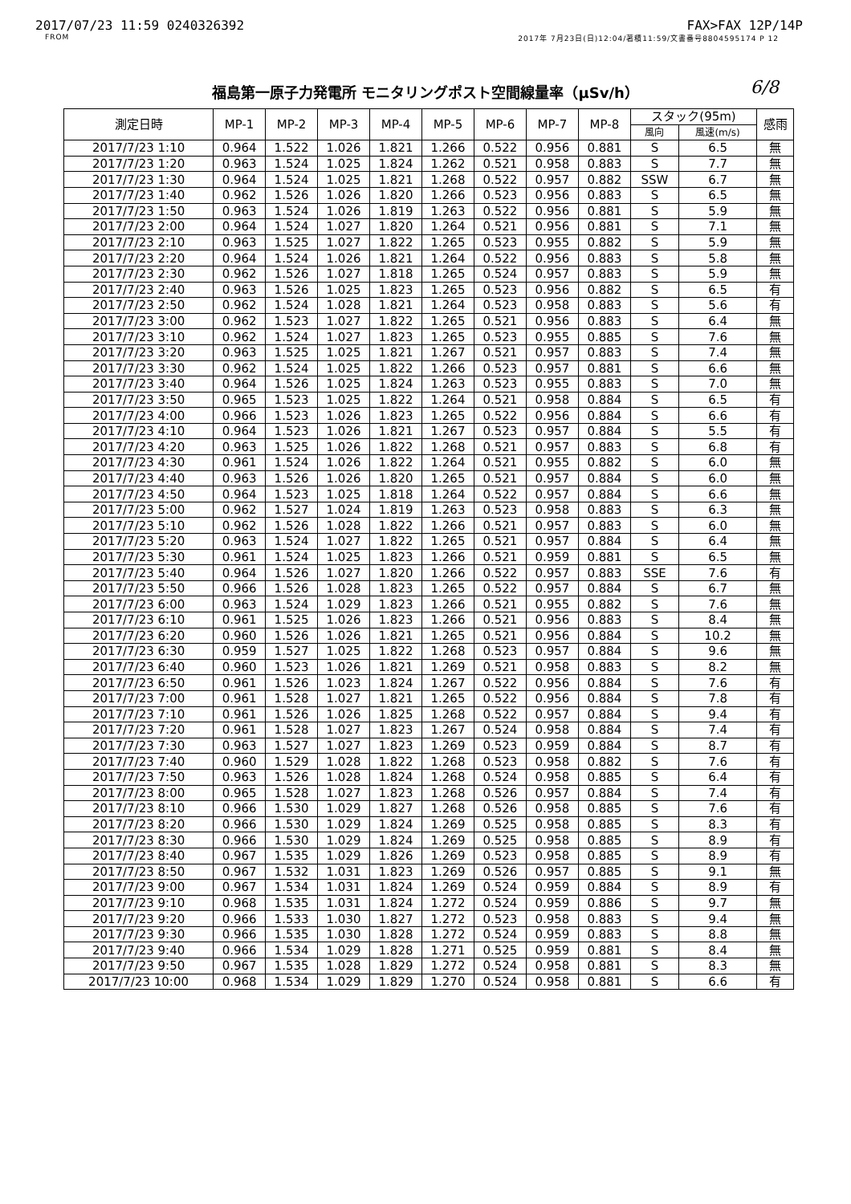2017/07/23 11:59 0240326392 FAX>FAX 12P/14P
FROM 2017年 7月23日(日)12:04/著積11:59/文書番号8804595174 P 12
福島第一原子力発電所 モニタリングポスト空間線量率（μSv/h） 6/8
| 測定日時 | MP-1 | MP-2 | MP-3 | MP-4 | MP-5 | MP-6 | MP-7 | MP-8 | スタック(95m) | | 感雨 |
| --- | --- | --- | --- | --- | --- | --- | --- | --- | --- | --- | --- |
| | | | | | | | | | 風向 | 風速(m/s) | |
| 2017/7/23 1:10 | 0.964 | 1.522 | 1.026 | 1.821 | 1.266 | 0.522 | 0.956 | 0.881 | S | 6.5 | 無 |
| 2017/7/23 1:20 | 0.963 | 1.524 | 1.025 | 1.824 | 1.262 | 0.521 | 0.958 | 0.883 | S | 7.7 | 無 |
| 2017/7/23 1:30 | 0.964 | 1.524 | 1.025 | 1.821 | 1.268 | 0.522 | 0.957 | 0.882 | SSW | 6.7 | 無 |
| 2017/7/23 1:40 | 0.962 | 1.526 | 1.026 | 1.820 | 1.266 | 0.523 | 0.956 | 0.883 | S | 6.5 | 無 |
| 2017/7/23 1:50 | 0.963 | 1.524 | 1.026 | 1.819 | 1.263 | 0.522 | 0.956 | 0.881 | S | 5.9 | 無 |
| 2017/7/23 2:00 | 0.964 | 1.524 | 1.027 | 1.820 | 1.264 | 0.521 | 0.956 | 0.881 | S | 7.1 | 無 |
| 2017/7/23 2:10 | 0.963 | 1.525 | 1.027 | 1.822 | 1.265 | 0.523 | 0.955 | 0.882 | S | 5.9 | 無 |
| 2017/7/23 2:20 | 0.964 | 1.524 | 1.026 | 1.821 | 1.264 | 0.522 | 0.956 | 0.883 | S | 5.8 | 無 |
| 2017/7/23 2:30 | 0.962 | 1.526 | 1.027 | 1.818 | 1.265 | 0.524 | 0.957 | 0.883 | S | 5.9 | 無 |
| 2017/7/23 2:40 | 0.963 | 1.526 | 1.025 | 1.823 | 1.265 | 0.523 | 0.956 | 0.882 | S | 6.5 | 有 |
| 2017/7/23 2:50 | 0.962 | 1.524 | 1.028 | 1.821 | 1.264 | 0.523 | 0.958 | 0.883 | S | 5.6 | 有 |
| 2017/7/23 3:00 | 0.962 | 1.523 | 1.027 | 1.822 | 1.265 | 0.521 | 0.956 | 0.883 | S | 6.4 | 無 |
| 2017/7/23 3:10 | 0.962 | 1.524 | 1.027 | 1.823 | 1.265 | 0.523 | 0.955 | 0.885 | S | 7.6 | 無 |
| 2017/7/23 3:20 | 0.963 | 1.525 | 1.025 | 1.821 | 1.267 | 0.521 | 0.957 | 0.883 | S | 7.4 | 無 |
| 2017/7/23 3:30 | 0.962 | 1.524 | 1.025 | 1.822 | 1.266 | 0.523 | 0.957 | 0.881 | S | 6.6 | 無 |
| 2017/7/23 3:40 | 0.964 | 1.526 | 1.025 | 1.824 | 1.263 | 0.523 | 0.955 | 0.883 | S | 7.0 | 無 |
| 2017/7/23 3:50 | 0.965 | 1.523 | 1.025 | 1.822 | 1.264 | 0.521 | 0.958 | 0.884 | S | 6.5 | 有 |
| 2017/7/23 4:00 | 0.966 | 1.523 | 1.026 | 1.823 | 1.265 | 0.522 | 0.956 | 0.884 | S | 6.6 | 有 |
| 2017/7/23 4:10 | 0.964 | 1.523 | 1.026 | 1.821 | 1.267 | 0.523 | 0.957 | 0.884 | S | 5.5 | 有 |
| 2017/7/23 4:20 | 0.963 | 1.525 | 1.026 | 1.822 | 1.268 | 0.521 | 0.957 | 0.883 | S | 6.8 | 有 |
| 2017/7/23 4:30 | 0.961 | 1.524 | 1.026 | 1.822 | 1.264 | 0.521 | 0.955 | 0.882 | S | 6.0 | 無 |
| 2017/7/23 4:40 | 0.963 | 1.526 | 1.026 | 1.820 | 1.265 | 0.521 | 0.957 | 0.884 | S | 6.0 | 無 |
| 2017/7/23 4:50 | 0.964 | 1.523 | 1.025 | 1.818 | 1.264 | 0.522 | 0.957 | 0.884 | S | 6.6 | 無 |
| 2017/7/23 5:00 | 0.962 | 1.527 | 1.024 | 1.819 | 1.263 | 0.523 | 0.958 | 0.883 | S | 6.3 | 無 |
| 2017/7/23 5:10 | 0.962 | 1.526 | 1.028 | 1.822 | 1.266 | 0.521 | 0.957 | 0.883 | S | 6.0 | 無 |
| 2017/7/23 5:20 | 0.963 | 1.524 | 1.027 | 1.822 | 1.265 | 0.521 | 0.957 | 0.884 | S | 6.4 | 無 |
| 2017/7/23 5:30 | 0.961 | 1.524 | 1.025 | 1.823 | 1.266 | 0.521 | 0.959 | 0.881 | S | 6.5 | 無 |
| 2017/7/23 5:40 | 0.964 | 1.526 | 1.027 | 1.820 | 1.266 | 0.522 | 0.957 | 0.883 | SSE | 7.6 | 有 |
| 2017/7/23 5:50 | 0.966 | 1.526 | 1.028 | 1.823 | 1.265 | 0.522 | 0.957 | 0.884 | S | 6.7 | 無 |
| 2017/7/23 6:00 | 0.963 | 1.524 | 1.029 | 1.823 | 1.266 | 0.521 | 0.955 | 0.882 | S | 7.6 | 無 |
| 2017/7/23 6:10 | 0.961 | 1.525 | 1.026 | 1.823 | 1.266 | 0.521 | 0.956 | 0.883 | S | 8.4 | 無 |
| 2017/7/23 6:20 | 0.960 | 1.526 | 1.026 | 1.821 | 1.265 | 0.521 | 0.956 | 0.884 | S | 10.2 | 無 |
| 2017/7/23 6:30 | 0.959 | 1.527 | 1.025 | 1.822 | 1.268 | 0.523 | 0.957 | 0.884 | S | 9.6 | 無 |
| 2017/7/23 6:40 | 0.960 | 1.523 | 1.026 | 1.821 | 1.269 | 0.521 | 0.958 | 0.883 | S | 8.2 | 無 |
| 2017/7/23 6:50 | 0.961 | 1.526 | 1.023 | 1.824 | 1.267 | 0.522 | 0.956 | 0.884 | S | 7.6 | 有 |
| 2017/7/23 7:00 | 0.961 | 1.528 | 1.027 | 1.821 | 1.265 | 0.522 | 0.956 | 0.884 | S | 7.8 | 有 |
| 2017/7/23 7:10 | 0.961 | 1.526 | 1.026 | 1.825 | 1.268 | 0.522 | 0.957 | 0.884 | S | 9.4 | 有 |
| 2017/7/23 7:20 | 0.961 | 1.528 | 1.027 | 1.823 | 1.267 | 0.524 | 0.958 | 0.884 | S | 7.4 | 有 |
| 2017/7/23 7:30 | 0.963 | 1.527 | 1.027 | 1.823 | 1.269 | 0.523 | 0.959 | 0.884 | S | 8.7 | 有 |
| 2017/7/23 7:40 | 0.960 | 1.529 | 1.028 | 1.822 | 1.268 | 0.523 | 0.958 | 0.882 | S | 7.6 | 有 |
| 2017/7/23 7:50 | 0.963 | 1.526 | 1.028 | 1.824 | 1.268 | 0.524 | 0.958 | 0.885 | S | 6.4 | 有 |
| 2017/7/23 8:00 | 0.965 | 1.528 | 1.027 | 1.823 | 1.268 | 0.526 | 0.957 | 0.884 | S | 7.4 | 有 |
| 2017/7/23 8:10 | 0.966 | 1.530 | 1.029 | 1.827 | 1.268 | 0.526 | 0.958 | 0.885 | S | 7.6 | 有 |
| 2017/7/23 8:20 | 0.966 | 1.530 | 1.029 | 1.824 | 1.269 | 0.525 | 0.958 | 0.885 | S | 8.3 | 有 |
| 2017/7/23 8:30 | 0.966 | 1.530 | 1.029 | 1.824 | 1.269 | 0.525 | 0.958 | 0.885 | S | 8.9 | 有 |
| 2017/7/23 8:40 | 0.967 | 1.535 | 1.029 | 1.826 | 1.269 | 0.523 | 0.958 | 0.885 | S | 8.9 | 有 |
| 2017/7/23 8:50 | 0.967 | 1.532 | 1.031 | 1.823 | 1.269 | 0.526 | 0.957 | 0.885 | S | 9.1 | 無 |
| 2017/7/23 9:00 | 0.967 | 1.534 | 1.031 | 1.824 | 1.269 | 0.524 | 0.959 | 0.884 | S | 8.9 | 有 |
| 2017/7/23 9:10 | 0.968 | 1.535 | 1.031 | 1.824 | 1.272 | 0.524 | 0.959 | 0.886 | S | 9.7 | 無 |
| 2017/7/23 9:20 | 0.966 | 1.533 | 1.030 | 1.827 | 1.272 | 0.523 | 0.958 | 0.883 | S | 9.4 | 無 |
| 2017/7/23 9:30 | 0.966 | 1.535 | 1.030 | 1.828 | 1.272 | 0.524 | 0.959 | 0.883 | S | 8.8 | 無 |
| 2017/7/23 9:40 | 0.966 | 1.534 | 1.029 | 1.828 | 1.271 | 0.525 | 0.959 | 0.881 | S | 8.4 | 無 |
| 2017/7/23 9:50 | 0.967 | 1.535 | 1.028 | 1.829 | 1.272 | 0.524 | 0.958 | 0.881 | S | 8.3 | 無 |
| 2017/7/23 10:00 | 0.968 | 1.534 | 1.029 | 1.829 | 1.270 | 0.524 | 0.958 | 0.881 | S | 6.6 | 有 |